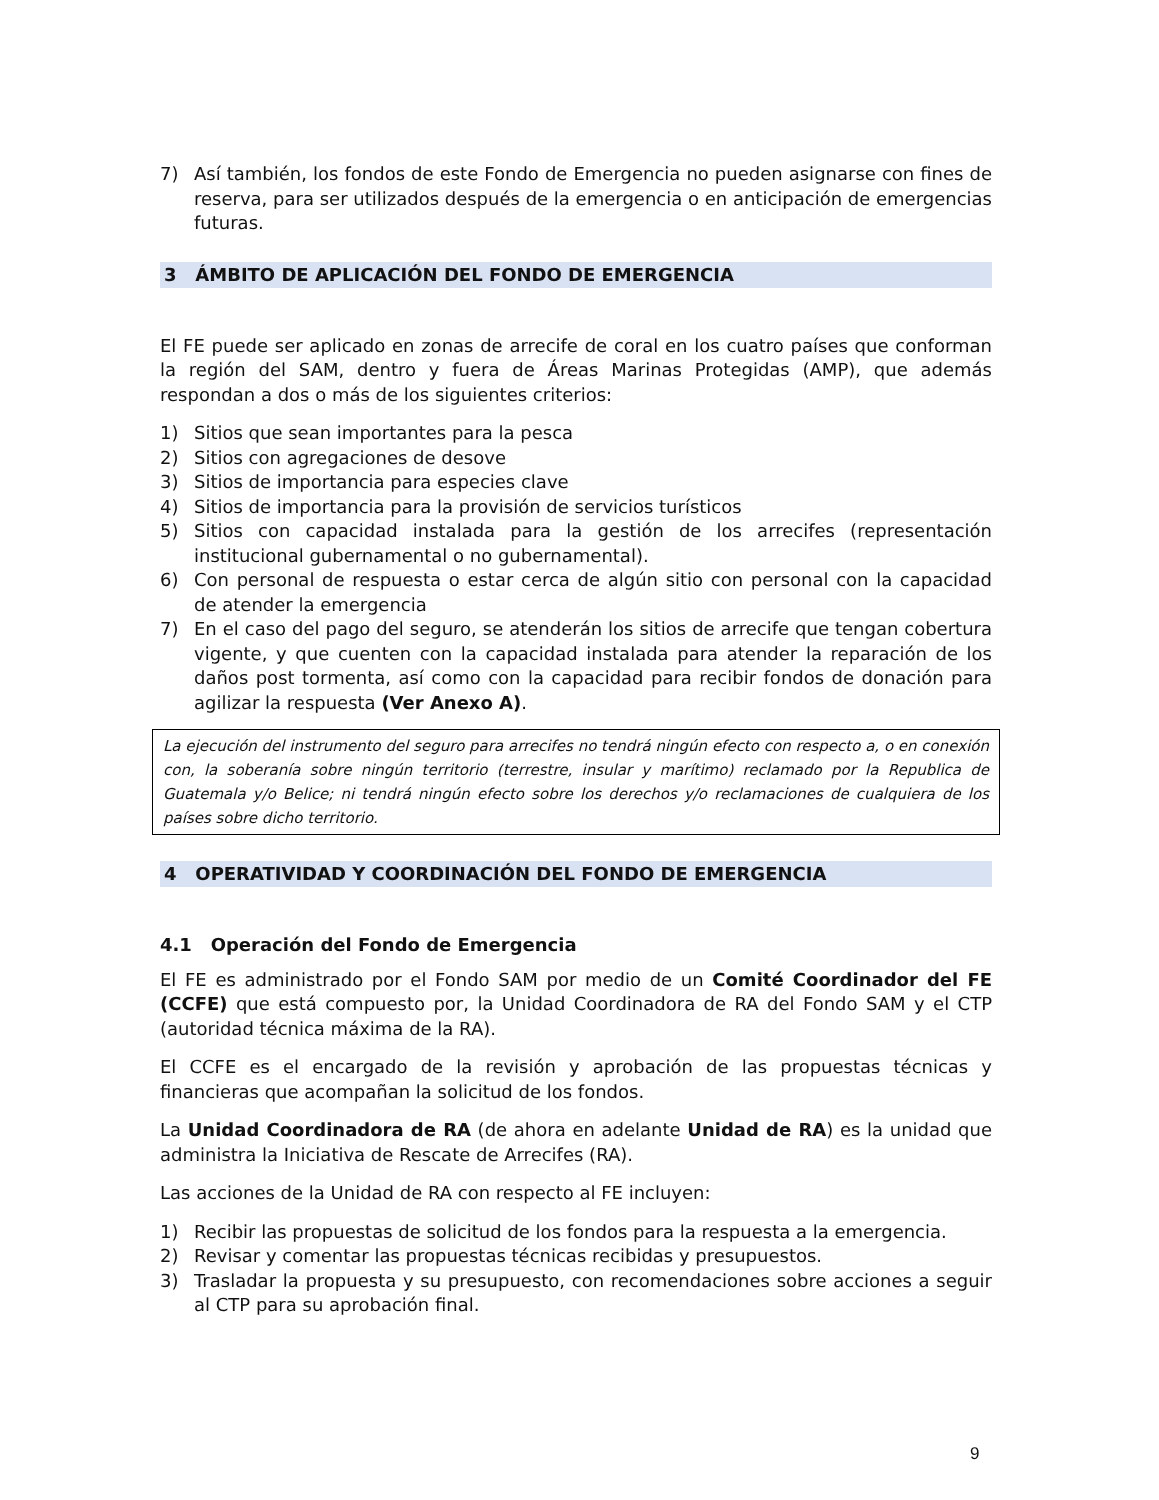7) Así también, los fondos de este Fondo de Emergencia no pueden asignarse con fines de reserva, para ser utilizados después de la emergencia o en anticipación de emergencias futuras.
3 ÁMBITO DE APLICACIÓN DEL FONDO DE EMERGENCIA
El FE puede ser aplicado en zonas de arrecife de coral en los cuatro países que conforman la región del SAM, dentro y fuera de Áreas Marinas Protegidas (AMP), que además respondan a dos o más de los siguientes criterios:
1) Sitios que sean importantes para la pesca
2) Sitios con agregaciones de desove
3) Sitios de importancia para especies clave
4) Sitios de importancia para la provisión de servicios turísticos
5) Sitios con capacidad instalada para la gestión de los arrecifes (representación institucional gubernamental o no gubernamental).
6) Con personal de respuesta o estar cerca de algún sitio con personal con la capacidad de atender la emergencia
7) En el caso del pago del seguro, se atenderán los sitios de arrecife que tengan cobertura vigente, y que cuenten con la capacidad instalada para atender la reparación de los daños post tormenta, así como con la capacidad para recibir fondos de donación para agilizar la respuesta (Ver Anexo A).
La ejecución del instrumento del seguro para arrecifes no tendrá ningún efecto con respecto a, o en conexión con, la soberanía sobre ningún territorio (terrestre, insular y marítimo) reclamado por la Republica de Guatemala y/o Belice; ni tendrá ningún efecto sobre los derechos y/o reclamaciones de cualquiera de los países sobre dicho territorio.
4 OPERATIVIDAD Y COORDINACIÓN DEL FONDO DE EMERGENCIA
4.1 Operación del Fondo de Emergencia
El FE es administrado por el Fondo SAM por medio de un Comité Coordinador del FE (CCFE) que está compuesto por, la Unidad Coordinadora de RA del Fondo SAM y el CTP (autoridad técnica máxima de la RA).
El CCFE es el encargado de la revisión y aprobación de las propuestas técnicas y financieras que acompañan la solicitud de los fondos.
La Unidad Coordinadora de RA (de ahora en adelante Unidad de RA) es la unidad que administra la Iniciativa de Rescate de Arrecifes (RA).
Las acciones de la Unidad de RA con respecto al FE incluyen:
1) Recibir las propuestas de solicitud de los fondos para la respuesta a la emergencia.
2) Revisar y comentar las propuestas técnicas recibidas y presupuestos.
3) Trasladar la propuesta y su presupuesto, con recomendaciones sobre acciones a seguir al CTP para su aprobación final.
9